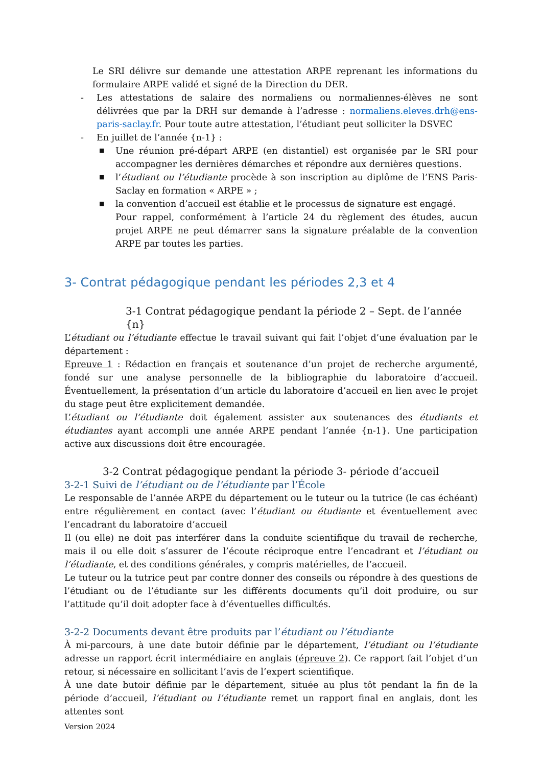Le SRI délivre sur demande une attestation ARPE reprenant les informations du formulaire ARPE validé et signé de la Direction du DER.
- Les attestations de salaire des normaliens ou normaliennes-élèves ne sont délivrées que par la DRH sur demande à l’adresse : normaliens.eleves.drh@ens-paris-saclay.fr. Pour toute autre attestation, l’étudiant peut solliciter la DSVEC
- En juillet de l’année {n-1} :
■
Une réunion pré-départ ARPE (en distantiel) est organisée par le SRI pour accompagner les dernières démarches et répondre aux dernières questions.
■
l’étudiant ou l’étudiante procède à son inscription au diplôme de l’ENS Paris-Saclay en formation « ARPE » ;
■
la convention d’accueil est établie et le processus de signature est engagé.
Pour rappel, conformément à l’article 24 du règlement des études, aucun projet ARPE ne peut démarrer sans la signature préalable de la convention ARPE par toutes les parties.
3- Contrat pédagogique pendant les périodes 2,3 et 4
3-1 Contrat pédagogique pendant la période 2 – Sept. de l’année {n}
L’étudiant ou l’étudiante effectue le travail suivant qui fait l’objet d’une évaluation par le département :
Epreuve 1 : Rédaction en français et soutenance d’un projet de recherche argumenté, fondé sur une analyse personnelle de la bibliographie du laboratoire d’accueil. Éventuellement, la présentation d’un article du laboratoire d’accueil en lien avec le projet du stage peut être explicitement demandée.
L’étudiant ou l’étudiante doit également assister aux soutenances des étudiants et étudiantes ayant accompli une année ARPE pendant l’année {n-1}. Une participation active aux discussions doit être encouragée.
3-2 Contrat pédagogique pendant la période 3- période d’accueil
3-2-1 Suivi de l’étudiant ou de l’étudiante par l’École
Le responsable de l’année ARPE du département ou le tuteur ou la tutrice (le cas échéant) entre régulièrement en contact (avec l’étudiant ou étudiante et éventuellement avec l’encadrant du laboratoire d’accueil
Il (ou elle) ne doit pas interférer dans la conduite scientifique du travail de recherche, mais il ou elle doit s’assurer de l’écoute réciproque entre l’encadrant et l’étudiant ou l’étudiante, et des conditions générales, y compris matérielles, de l’accueil.
Le tuteur ou la tutrice peut par contre donner des conseils ou répondre à des questions de l’étudiant ou de l’étudiante sur les différents documents qu’il doit produire, ou sur l’attitude qu’il doit adopter face à d’éventuelles difficultés.
3-2-2 Documents devant être produits par l’étudiant ou l’étudiante
À mi-parcours, à une date butoir définie par le département, l’étudiant ou l’étudiante adresse un rapport écrit intermédiaire en anglais (épreuve 2). Ce rapport fait l’objet d’un retour, si nécessaire en sollicitant l’avis de l’expert scientifique.
À une date butoir définie par le département, située au plus tôt pendant la fin de la période d’accueil, l’étudiant ou l’étudiante remet un rapport final en anglais, dont les attentes sont
Version 2024